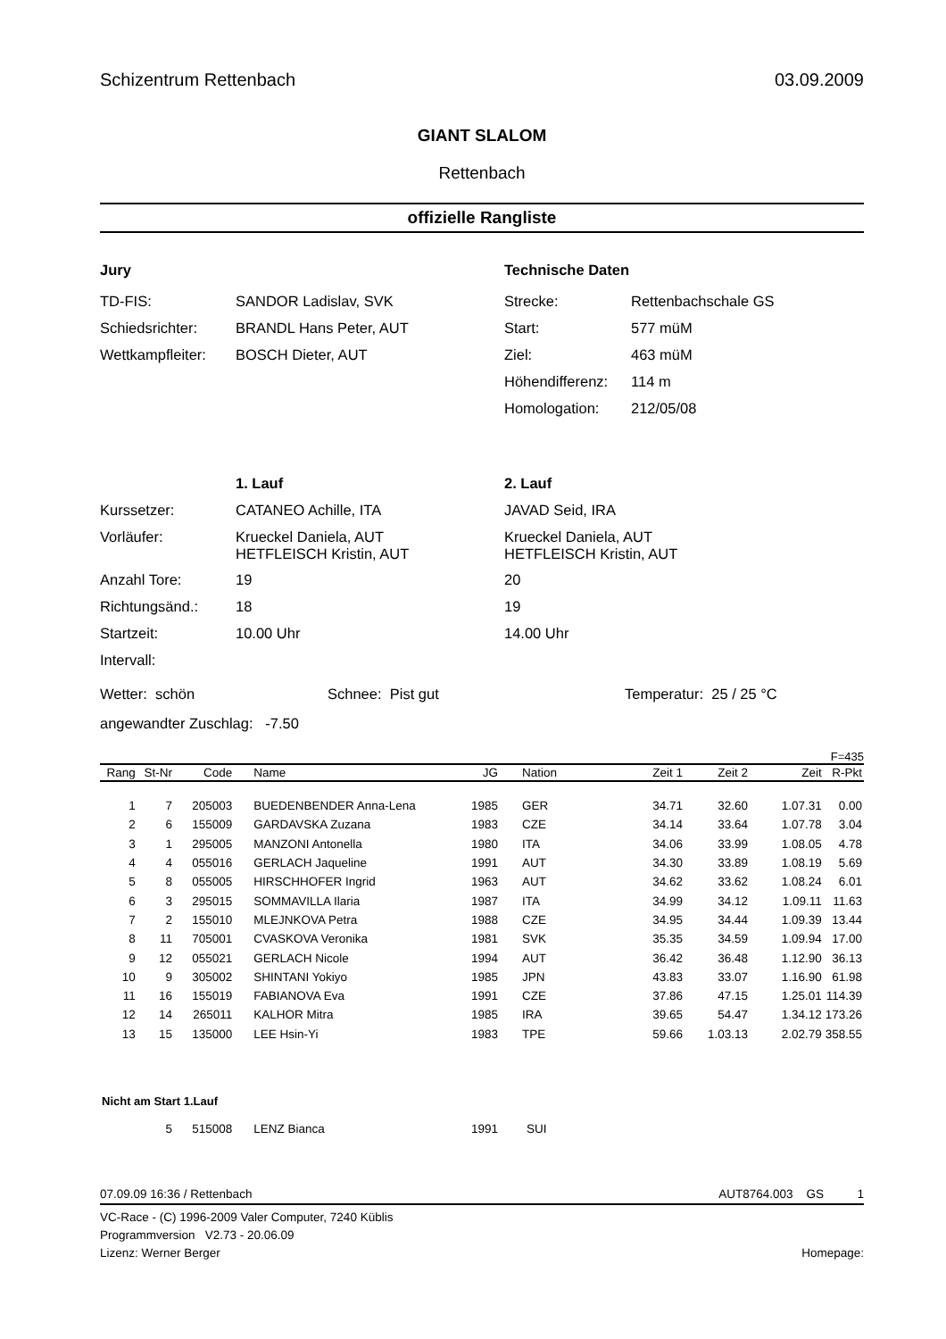Schizentrum Rettenbach 03.09.2009
GIANT SLALOM
Rettenbach
offizielle Rangliste
Jury
| TD-FIS: | SANDOR Ladislav, SVK |
| Schiedsrichter: | BRANDL Hans Peter, AUT |
| Wettkampfleiter: | BOSCH Dieter, AUT |
Technische Daten
| Strecke: | Rettenbachschale GS |
| Start: | 577 müM |
| Ziel: | 463 müM |
| Höhendifferenz: | 114 m |
| Homologation: | 212/05/08 |
| | 1. Lauf | 2. Lauf |
| Kurssetzer: | CATANEO Achille, ITA | JAVAD Seid, IRA |
| Vorläufer: | Krueckel Daniela, AUT HETFLEISCH Kristin, AUT | Krueckel Daniela, AUT HETFLEISCH Kristin, AUT |
| Anzahl Tore: | 19 | 20 |
| Richtungsänd.: | 18 | 19 |
| Startzeit: | 10.00 Uhr | 14.00 Uhr |
| Intervall: | | |
Wetter: schön Schnee: Pist gut Temperatur: 25 / 25 °C
angewandter Zuschlag: -7.50
F=435
| Rang | St-Nr | Code | Name | JG | Nation | Zeit 1 | Zeit 2 | Zeit | R-Pkt |
| --- | --- | --- | --- | --- | --- | --- | --- | --- | --- |
| 1 | 7 | 205003 | BUEDENBENDER Anna-Lena | 1985 | GER | 34.71 | 32.60 | 1.07.31 | 0.00 |
| 2 | 6 | 155009 | GARDAVSKA Zuzana | 1983 | CZE | 34.14 | 33.64 | 1.07.78 | 3.04 |
| 3 | 1 | 295005 | MANZONI Antonella | 1980 | ITA | 34.06 | 33.99 | 1.08.05 | 4.78 |
| 4 | 4 | 055016 | GERLACH Jaqueline | 1991 | AUT | 34.30 | 33.89 | 1.08.19 | 5.69 |
| 5 | 8 | 055005 | HIRSCHHOFER Ingrid | 1963 | AUT | 34.62 | 33.62 | 1.08.24 | 6.01 |
| 6 | 3 | 295015 | SOMMAVILLA Ilaria | 1987 | ITA | 34.99 | 34.12 | 1.09.11 | 11.63 |
| 7 | 2 | 155010 | MLEJNKOVA Petra | 1988 | CZE | 34.95 | 34.44 | 1.09.39 | 13.44 |
| 8 | 11 | 705001 | CVASKOVA Veronika | 1981 | SVK | 35.35 | 34.59 | 1.09.94 | 17.00 |
| 9 | 12 | 055021 | GERLACH Nicole | 1994 | AUT | 36.42 | 36.48 | 1.12.90 | 36.13 |
| 10 | 9 | 305002 | SHINTANI Yokiyo | 1985 | JPN | 43.83 | 33.07 | 1.16.90 | 61.98 |
| 11 | 16 | 155019 | FABIANOVA Eva | 1991 | CZE | 37.86 | 47.15 | 1.25.01 | 114.39 |
| 12 | 14 | 265011 | KALHOR Mitra | 1985 | IRA | 39.65 | 54.47 | 1.34.12 | 173.26 |
| 13 | 15 | 135000 | LEE Hsin-Yi | 1983 | TPE | 59.66 | 1.03.13 | 2.02.79 | 358.55 |
| Nicht am Start 1.Lauf | | | | | | | | | |
| | 5 | 515008 | LENZ Bianca | 1991 | SUI | | | | |
07.09.09 16:36 / Rettenbach AUT8764.003 GS 1
VC-Race - (C) 1996-2009 Valer Computer, 7240 Küblis
Programmversion V2.73 - 20.06.09
Lizenz: Werner Berger Homepage: